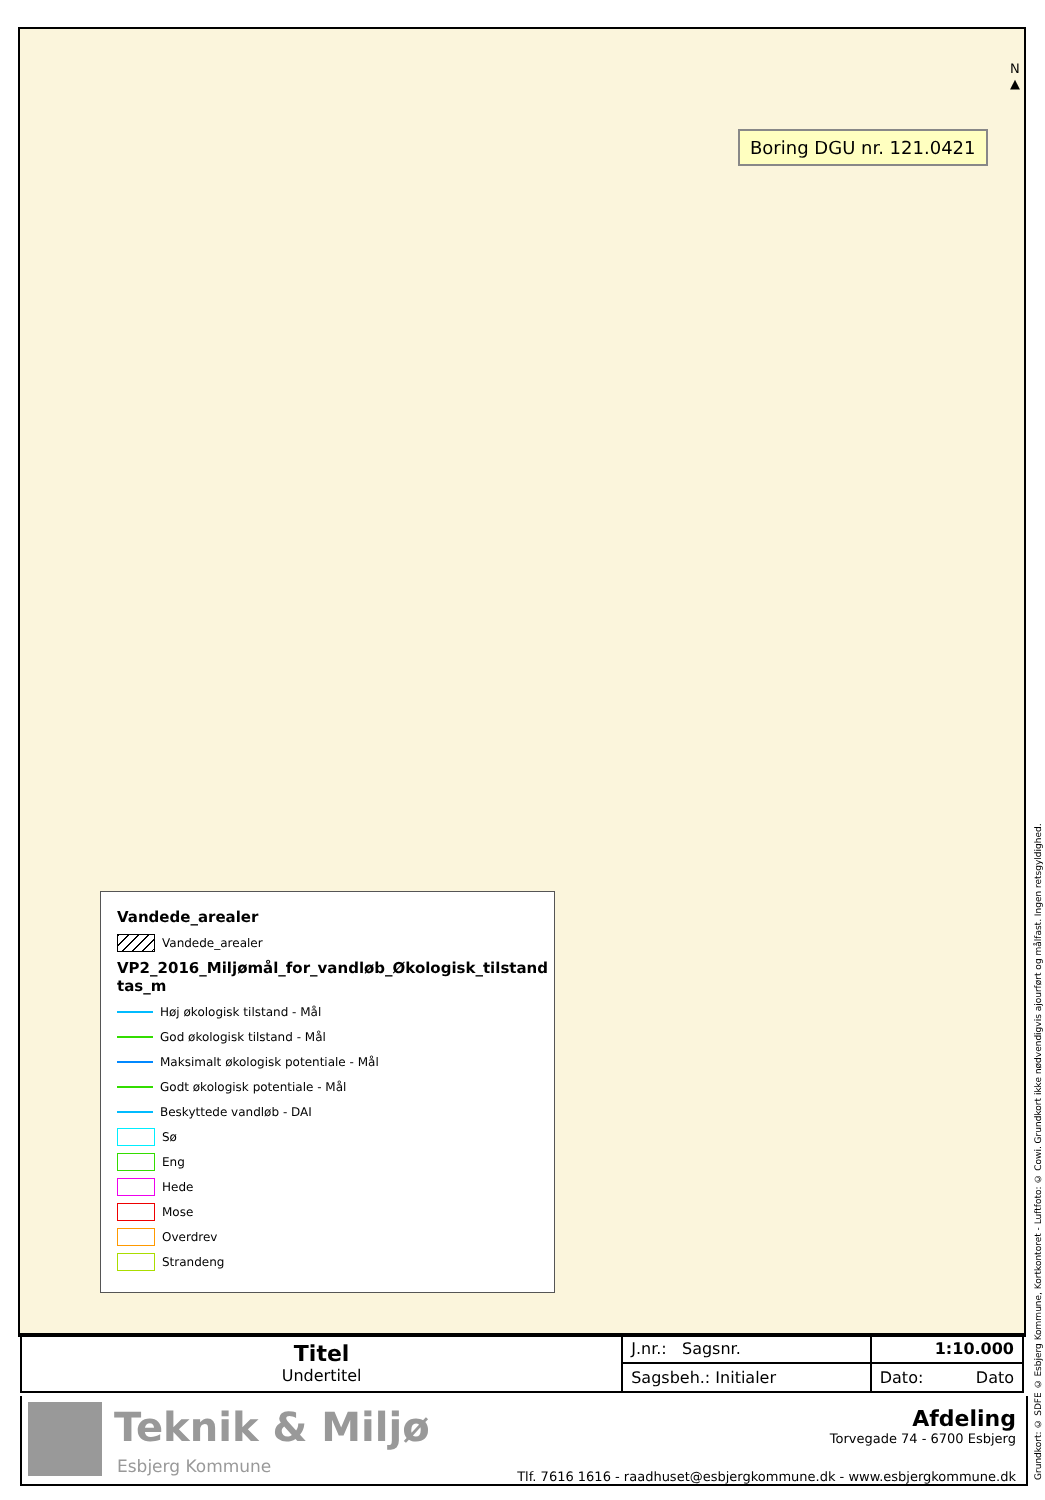N ▲
Boring DGU nr. 121.0421
Vandede_arealer
Vandede_arealer
VP2_2016_Miljømål_for_vandløb_Økologisk_tilstand tas_m
Høj økologisk tilstand - Mål
God økologisk tilstand - Mål
Maksimalt økologisk potentiale - Mål
Godt økologisk potentiale - Mål
Beskyttede vandløb - DAI
Sø
Eng
Hede
Mose
Overdrev
Strandeng
Grundkort: © SDFE © Esbjerg Kommune, Kortkontoret - Luftfoto: © Cowi. Grundkort ikke nødvendigvis ajourført og målfast. Ingen retsgyldighed.
| Titel Undertitel | J.nr.: Sagsnr. | 1:10.000 |
| | Sagsbeh.: Initialer | Dato: Dato |
Teknik & Miljø
Esbjerg Kommune
Afdeling
Torvegade 74 - 6700 Esbjerg
Tlf. 7616 1616 - raadhuset@esbjergkommune.dk - www.esbjergkommune.dk